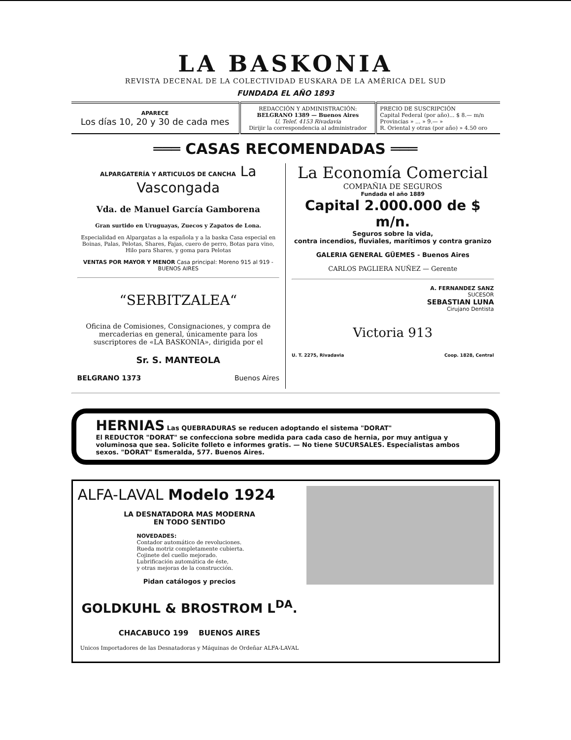LA BASKONIA
REVISTA DECENAL DE LA COLECTIVIDAD EUSKARA DE LA AMÉRICA DEL SUD
FUNDADA EL AÑO 1893
| APARECE Los días 10, 20 y 30 de cada mes | REDACCIÓN Y ADMINISTRACIÓN: BELGRANO 1389 — Buenos Aires U. Telef. 4153 Rivadavia Dirijir la correspondencia al administrador | PRECIO DE SUSCRIPCIÓN Capital Federal (por año)... $ 8.— m/n Provincias » ... » 9.— » R. Oriental y otras (por año) » 4.50 oro |
═══ CASAS RECOMENDADAS ═══
ALPARGATERÍA Y ARTICULOS DE CANCHA La Vascongada
Vda. de Manuel García Gamborena
Gran surtido en Uruguayas, Zuecos y Zapatos de Lona.
Especialidad en Alpargatas a la española y a la baska Casa especial en Boinas, Palas, Pelotas, Shares, Fajas, cuero de perro, Botas para vino, Hilo para Shares, y goma para Pelotas
VENTAS POR MAYOR Y MENOR Casa principal: Moreno 915 al 919 - BUENOS AIRES
“SERBITZALEA“
Oficina de Comisiones, Consignaciones, y compra de mercaderias en general, únicamente para los suscriptores de «LA BASKONIA», dirigida por el
Sr. S. MANTEOLA
BELGRANO 1373 Buenos Aires
La Economía Comercial
COMPAÑIA DE SEGUROS
Fundada el año 1889
Capital 2.000.000 de $ m/n.
Seguros sobre la vida,
contra incendios, fluviales, marítimos y contra granizo
GALERIA GENERAL GÜEMES - Buenos Aires
CARLOS PAGLIERA NUÑEZ — Gerente
A. FERNANDEZ SANZ
SUCESOR
SEBASTIAN LUNA
Cirujano Dentista
Victoria 913
U. T. 2275, Rivadavia Coop. 1828, Central
HERNIAS Las QUEBRADURAS se reducen adoptando el sistema "DORAT"
El REDUCTOR "DORAT" se confecciona sobre medida para cada caso de hernia, por muy antigua y voluminosa que sea. Solicite folleto e informes gratis. — No tiene SUCURSALES. Especialistas ambos sexos. "DORAT" Esmeralda, 577. Buenos Aires.
ALFA-LAVAL Modelo 1924
LA DESNATADORA MAS MODERNA
EN TODO SENTIDO
NOVEDADES:
Contador automático de revoluciones.
Rueda motriz completamente cubierta.
Cojinete del cuello mejorado.
Lubrificación automática de éste,
y otras mejoras de la construcción.
Pidan catálogos y precios
GOLDKUHL & BROSTROM L<sup>DA</sup>.
CHACABUCO 199 BUENOS AIRES
Unicos Importadores de las Desnatadoras y Máquinas de Ordeñar ALFA-LAVAL